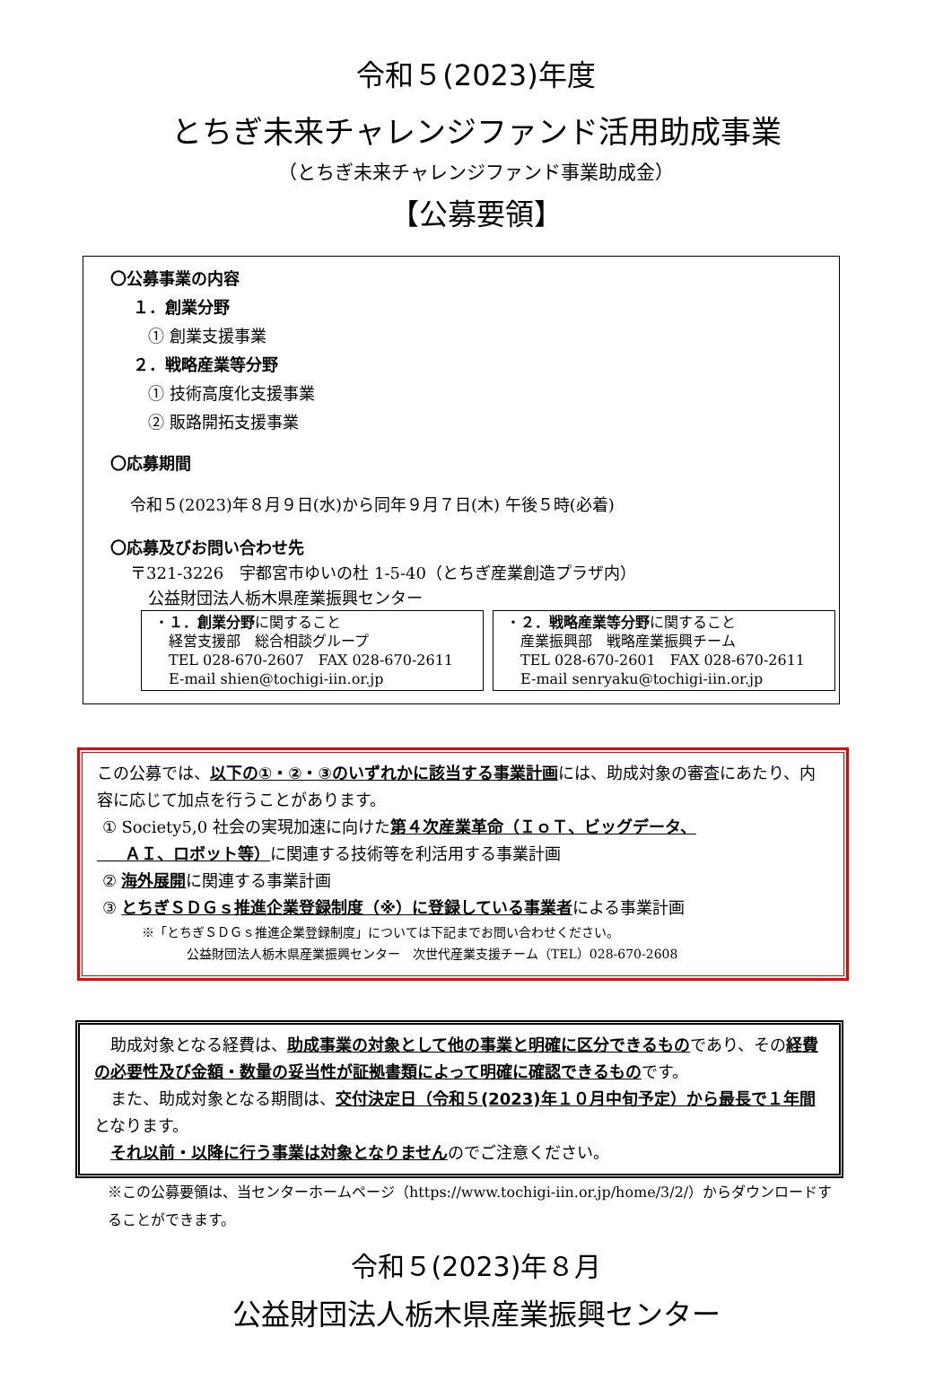令和５(2023)年度
とちぎ未来チャレンジファンド活用助成事業
（とちぎ未来チャレンジファンド事業助成金）
【公募要領】
〇公募事業の内容
１．創業分野
① 創業支援事業
２．戦略産業等分野
① 技術高度化支援事業
② 販路開拓支援事業
〇応募期間
令和５(2023)年８月９日(水)から同年９月７日(木) 午後５時(必着)
〇応募及びお問い合わせ先
〒321-3226　宇都宮市ゆいの杜 1-5-40（とちぎ産業創造プラザ内）
公益財団法人栃木県産業振興センター
・１．創業分野に関すること
　経営支援部　総合相談グループ
　TEL 028-670-2607　FAX 028-670-2611
　E-mail shien@tochigi-iin.or.jp
・２．戦略産業等分野に関すること
　産業振興部　戦略産業振興チーム
　TEL 028-670-2601　FAX 028-670-2611
　E-mail senryaku@tochigi-iin.or.jp
この公募では、以下の①・②・③のいずれかに該当する事業計画には、助成対象の審査にあたり、内容に応じて加点を行うことがあります。
① Society5,0 社会の実現加速に向けた第４次産業革命（ＩｏＴ、ビッグデータ、
ＡＩ、ロボット等）に関連する技術等を利活用する事業計画
② 海外展開に関連する事業計画
③ とちぎＳＤＧｓ推進企業登録制度（※）に登録している事業者による事業計画
※「とちぎＳＤＧｓ推進企業登録制度」については下記までお問い合わせください。
公益財団法人栃木県産業振興センター　次世代産業支援チーム（TEL）028-670-2608
　助成対象となる経費は、助成事業の対象として他の事業と明確に区分できるものであり、その経費の必要性及び金額・数量の妥当性が証拠書類によって明確に確認できるものです。
　また、助成対象となる期間は、交付決定日（令和５(2023)年１０月中旬予定）から最長で１年間となります。
　それ以前・以降に行う事業は対象となりませんのでご注意ください。
※この公募要領は、当センターホームページ（https://www.tochigi-iin.or.jp/home/3/2/）からダウンロードすることができます。
令和５(2023)年８月
公益財団法人栃木県産業振興センター